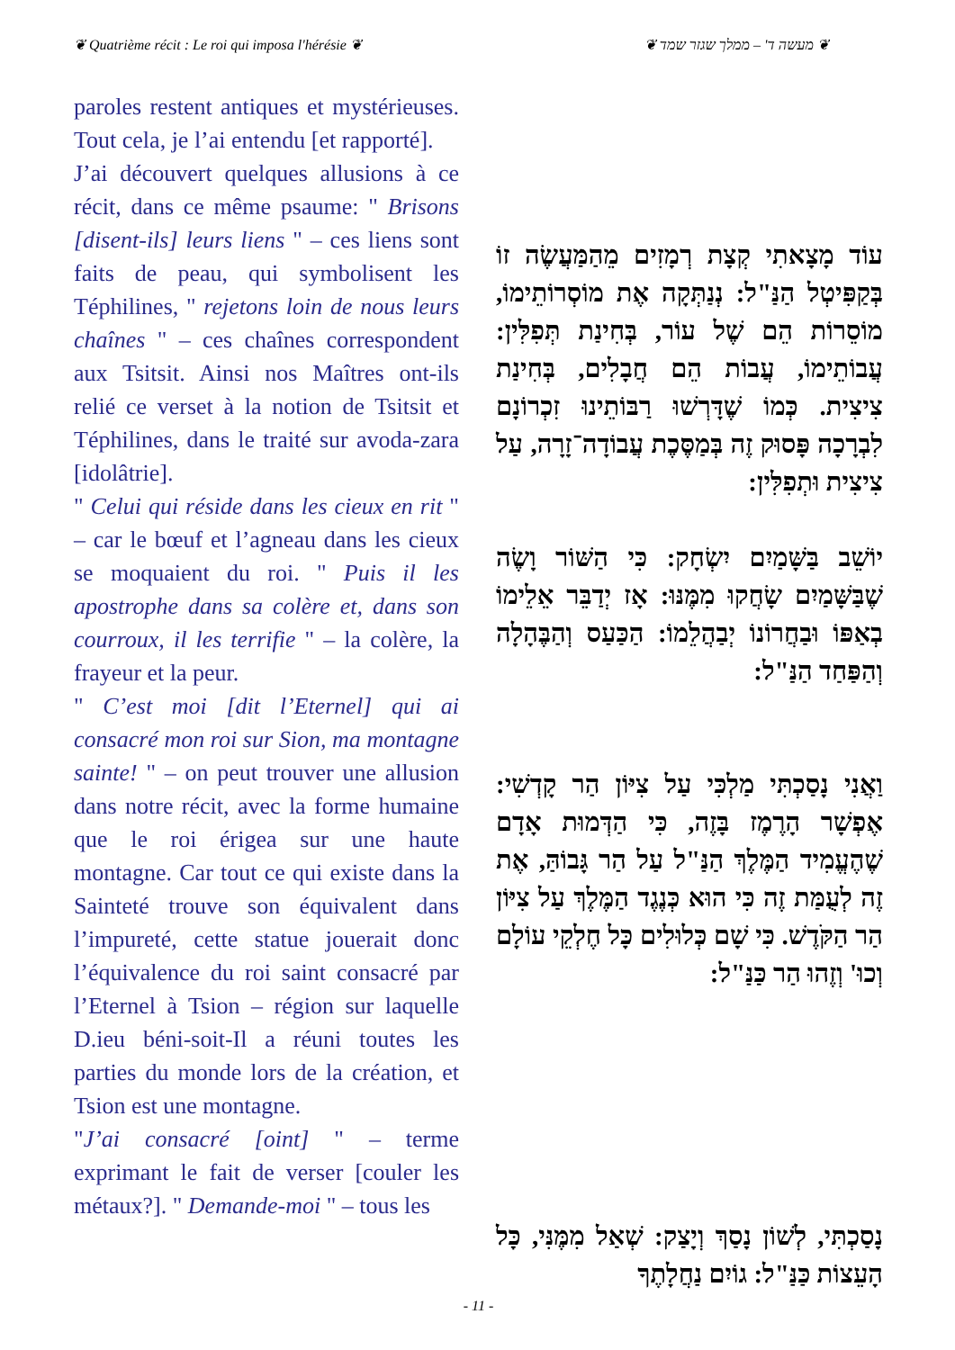❦ Quatrième récit : Le roi qui imposa l'hérésie ❦
❦ מעשה ד' – ממלך שגזר שמד ❦
paroles restent antiques et mystérieuses. Tout cela, je l’ai entendu [et rapporté].
J’ai découvert quelques allusions à ce récit, dans ce même psaume: " Brisons [disent-ils] leurs liens " – ces liens sont faits de peau, qui symbolisent les Téphilines, " rejetons loin de nous leurs chaînes " – ces chaînes correspondent aux Tsitsit. Ainsi nos Maîtres ont-ils relié ce verset à la notion de Tsitsit et Téphilines, dans le traité sur avoda-zara [idolâtrie].
" Celui qui réside dans les cieux en rit " – car le bœuf et l’agneau dans les cieux se moquaient du roi. " Puis il les apostrophe dans sa colère et, dans son courroux, il les terrifie " – la colère, la frayeur et la peur.
" C’est moi [dit l’Eternel] qui ai consacré mon roi sur Sion, ma montagne sainte! " – on peut trouver une allusion dans notre récit, avec la forme humaine que le roi érigea sur une haute montagne. Car tout ce qui existe dans la Sainteté trouve son équivalent dans l’impureté, cette statue jouerait donc l’équivalence du roi saint consacré par l’Eternel à Tsion – région sur laquelle D.ieu béni-soit-Il a réuni toutes les parties du monde lors de la création, et Tsion est une montagne.
"J’ai consacré [oint] " – terme exprimant le fait de verser [couler les métaux?]. " Demande-moi " – tous les
עוֹד מָצָאתִי קְצָת רְמָזִים מֵהַמַּעֲשֶׂה זוֹ בְּקַפִּיטְל הַנַּ"ל: נְנַתְּקָה אֶת מוֹסְרוֹתֵימוֹ, מוֹסֵרוֹת הֵם שֶׁל עוֹר, בְּחִינַת תְּפִלִּין: עֲבוֹתֵימוֹ, עֲבוֹת הֵם חֲבָלִים, בְּחִינַת צִיצִית. כְּמוֹ שֶׁדָּרְשׁוּ רַבּוֹתֵינוּ זִכְרוֹנָם לִבְרָכָה פָּסוּק זֶה בְּמַסֶּכֶת עֲבוֹדָה־זָרָה, עַל צִיצִית וּתְפִלִּין:
יוֹשֵׁב בַּשָּׁמַיִם יִשְׂחָק: כִּי הַשּׁוֹר וָשֶׂה שֶׁבַּשָּׁמַיִם שָׂחֲקוּ מִמֶּנּוּ: אָז יְדַבֵּר אֵלֵימוֹ בְאַפּוֹ וּבַחֲרוֹנוֹ יְבַהֲלֵמוֹ: הַכַּעַס וְהַבֶּהָלָה וְהַפַּחַד הַנַּ"ל:
וַאֲנִי נָסַכְתִּי מַלְכִּי עַל צִיּוֹן הַר קָדְשִׁי: אֶפְשָׁר הָרֶמֶז בָּזֶה, כִּי הַדְּמוּת אָדָם שֶׁהֶעֱמִיד הַמֶּלֶךְ הַנַּ"ל עַל הַר גָּבוֹהַּ, אֶת זֶה לְעֻמַּת זֶה כִּי הוּא כְּנֶגֶד הַמֶּלֶךְ עַל צִיּוֹן הַר הַקֹּדֶשׁ. כִּי שָׁם כְּלוּלִים כָּל חֶלְקֵי עוֹלָם וְכוּ' וְזֶהוּ הַר כַּנַּ"ל:
נָסַכְתִּי, לְשׁוֹן נָסַךְ וְיָצַק: שְׁאַל מִמֶּנִּי, כָּל הָעֵצוֹת כַּנַּ"ל: גוֹיִם נַחֲלָתֶךָ
- 11 -